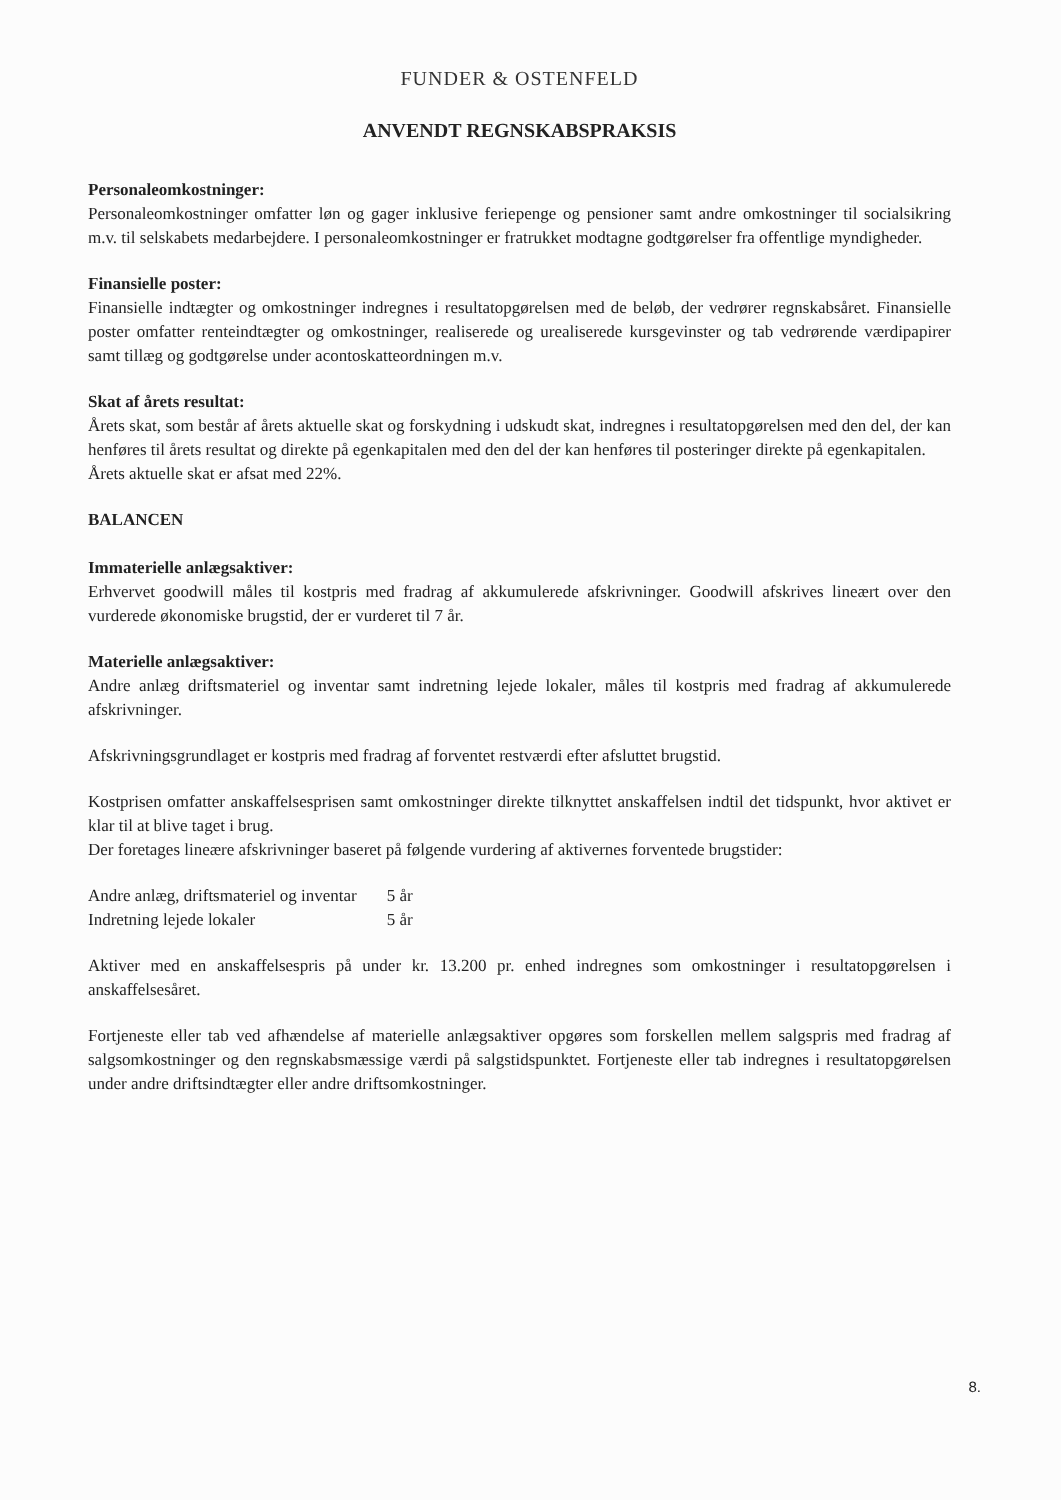FUNDER & OSTENFELD
ANVENDT REGNSKABSPRAKSIS
Personaleomkostninger:
Personaleomkostninger omfatter løn og gager inklusive feriepenge og pensioner samt andre omkostninger til socialsikring m.v. til selskabets medarbejdere. I personaleomkostninger er fratrukket modtagne godtgørelser fra offentlige myndigheder.
Finansielle poster:
Finansielle indtægter og omkostninger indregnes i resultatopgørelsen med de beløb, der vedrører regnskabsåret. Finansielle poster omfatter renteindtægter og omkostninger, realiserede og urealiserede kursgevinster og tab vedrørende værdipapirer samt tillæg og godtgørelse under aconto­skatteordningen m.v.
Skat af årets resultat:
Årets skat, som består af årets aktuelle skat og forskydning i udskudt skat, indregnes i resultatopgørelsen med den del, der kan henføres til årets resultat og direkte på egenkapitalen med den del der kan henføres til posteringer direkte på egenkapitalen.
Årets aktuelle skat er afsat med 22%.
BALANCEN
Immaterielle anlægsaktiver:
Erhvervet goodwill måles til kostpris med fradrag af akkumulerede afskrivninger. Goodwill afskrives lineært over den vurderede økonomiske brugstid, der er vurderet til 7 år.
Materielle anlægsaktiver:
Andre anlæg driftsmateriel og inventar samt indretning lejede lokaler, måles til kostpris med fradrag af akkumulerede afskrivninger.
Afskrivningsgrundlaget er kostpris med fradrag af forventet restværdi efter afsluttet brugstid.
Kostprisen omfatter anskaffelsesprisen samt omkostninger direkte tilknyttet anskaffelsen indtil det tidspunkt, hvor aktivet er klar til at blive taget i brug.
Der foretages lineære afskrivninger baseret på følgende vurdering af aktivernes forventede brugstider:
| Andre anlæg, driftsmateriel og inventar | 5 år |
| Indretning lejede lokaler | 5 år |
Aktiver med en anskaffelsespris på under kr. 13.200 pr. enhed indregnes som omkostninger i resultatopgørelsen i anskaffelsesåret.
Fortjeneste eller tab ved afhændelse af materielle anlægsaktiver opgøres som forskellen mellem salgspris med fradrag af salgsomkostninger og den regnskabsmæssige værdi på salgstidspunktet. Fortjeneste eller tab indregnes i resultatopgørelsen under andre driftsindtægter eller andre driftsomkostninger.
8.